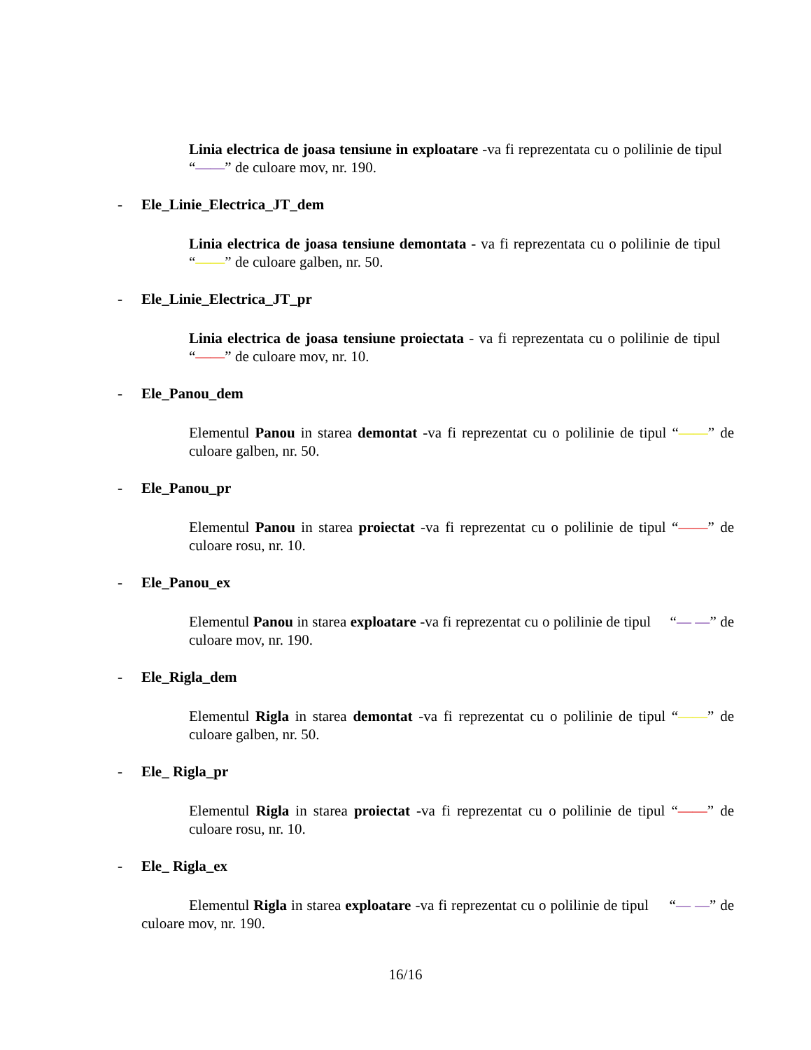Linia electrica de joasa tensiune in exploatare -va fi reprezentata cu o polilinie de tipul “——” de culoare mov, nr. 190.
- Ele_Linie_Electrica_JT_dem
Linia electrica de joasa tensiune demontata - va fi reprezentata cu o polilinie de tipul “——” de culoare galben, nr. 50.
- Ele_Linie_Electrica_JT_pr
Linia electrica de joasa tensiune proiectata - va fi reprezentata cu o polilinie de tipul “——” de culoare mov, nr. 10.
- Ele_Panou_dem
Elementul Panou in starea demontat -va fi reprezentat cu o polilinie de tipul “——” de culoare galben, nr. 50.
- Ele_Panou_pr
Elementul Panou in starea proiectat -va fi reprezentat cu o polilinie de tipul “——” de culoare rosu, nr. 10.
- Ele_Panou_ex
Elementul Panou in starea exploatare -va fi reprezentat cu o polilinie de tipul “— —” de culoare mov, nr. 190.
- Ele_Rigla_dem
Elementul Rigla in starea demontat -va fi reprezentat cu o polilinie de tipul “——” de culoare galben, nr. 50.
- Ele_ Rigla_pr
Elementul Rigla in starea proiectat -va fi reprezentat cu o polilinie de tipul “——” de culoare rosu, nr. 10.
- Ele_ Rigla_ex
Elementul Rigla in starea exploatare -va fi reprezentat cu o polilinie de tipul “— —” de culoare mov, nr. 190.
16/16